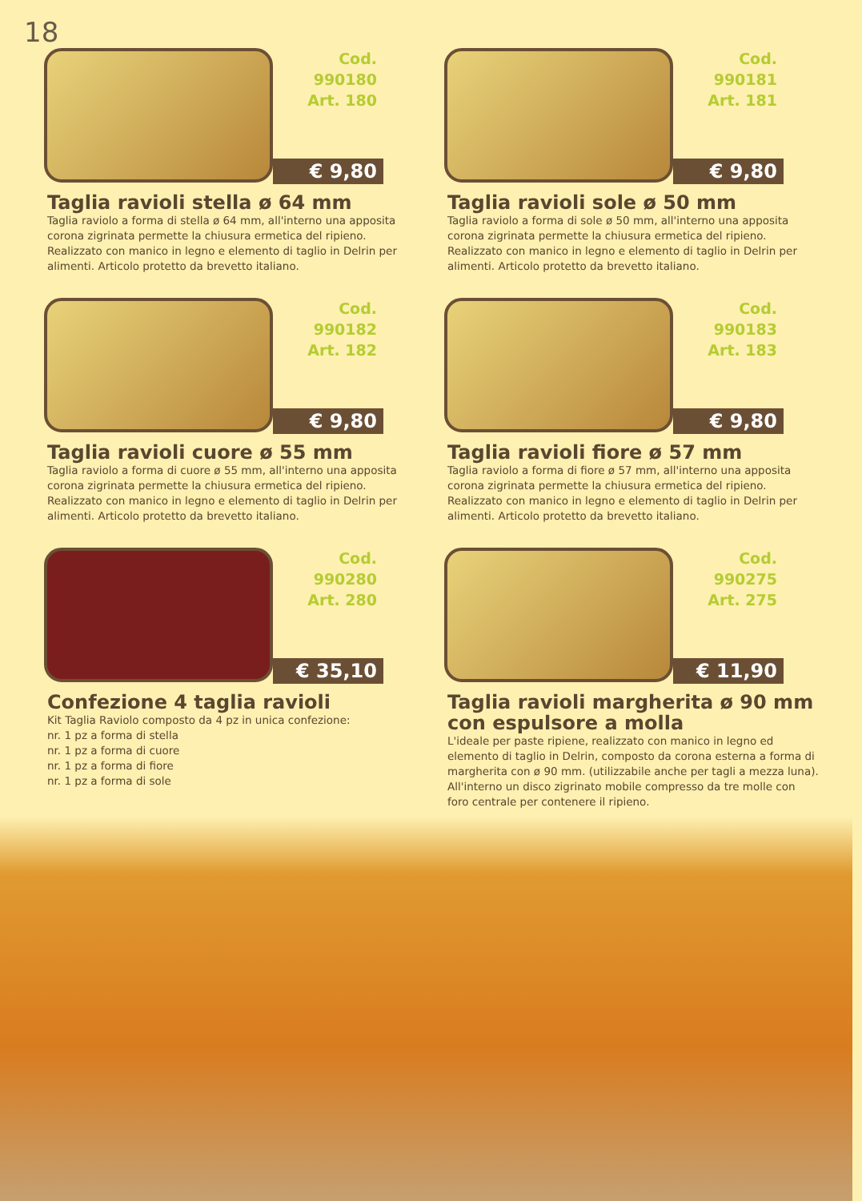18
Cod. 990180
Art. 180
€ 9,80
Taglia ravioli stella ø 64 mm
Taglia raviolo a forma di stella ø 64 mm, all'interno una apposita corona zigrinata permette la chiusura ermetica del ripieno. Realizzato con manico in legno e elemento di taglio in Delrin per alimenti. Articolo protetto da brevetto italiano.
Cod. 990181
Art. 181
€ 9,80
Taglia ravioli sole ø 50 mm
Taglia raviolo a forma di sole ø 50 mm, all'interno una apposita corona zigrinata permette la chiusura ermetica del ripieno. Realizzato con manico in legno e elemento di taglio in Delrin per alimenti. Articolo protetto da brevetto italiano.
Cod. 990182
Art. 182
€ 9,80
Taglia ravioli cuore ø 55 mm
Taglia raviolo a forma di cuore ø 55 mm, all'interno una apposita corona zigrinata permette la chiusura ermetica del ripieno. Realizzato con manico in legno e elemento di taglio in Delrin per alimenti. Articolo protetto da brevetto italiano.
Cod. 990183
Art. 183
€ 9,80
Taglia ravioli fiore ø 57 mm
Taglia raviolo a forma di fiore ø 57 mm, all'interno una apposita corona zigrinata permette la chiusura ermetica del ripieno. Realizzato con manico in legno e elemento di taglio in Delrin per alimenti. Articolo protetto da brevetto italiano.
Cod. 990280
Art. 280
€ 35,10
Confezione 4 taglia ravioli
Kit Taglia Raviolo composto da 4 pz in unica confezione:
nr. 1 pz a forma di stella
nr. 1 pz a forma di cuore
nr. 1 pz a forma di fiore
nr. 1 pz a forma di sole
Cod. 990275
Art. 275
€ 11,90
Taglia ravioli margherita ø 90 mm
con espulsore a molla
L'ideale per paste ripiene, realizzato con manico in legno ed elemento di taglio in Delrin, composto da corona esterna a forma di margherita con ø 90 mm. (utilizzabile anche per tagli a mezza luna). All'interno un disco zigrinato mobile compresso da tre molle con foro centrale per contenere il ripieno.